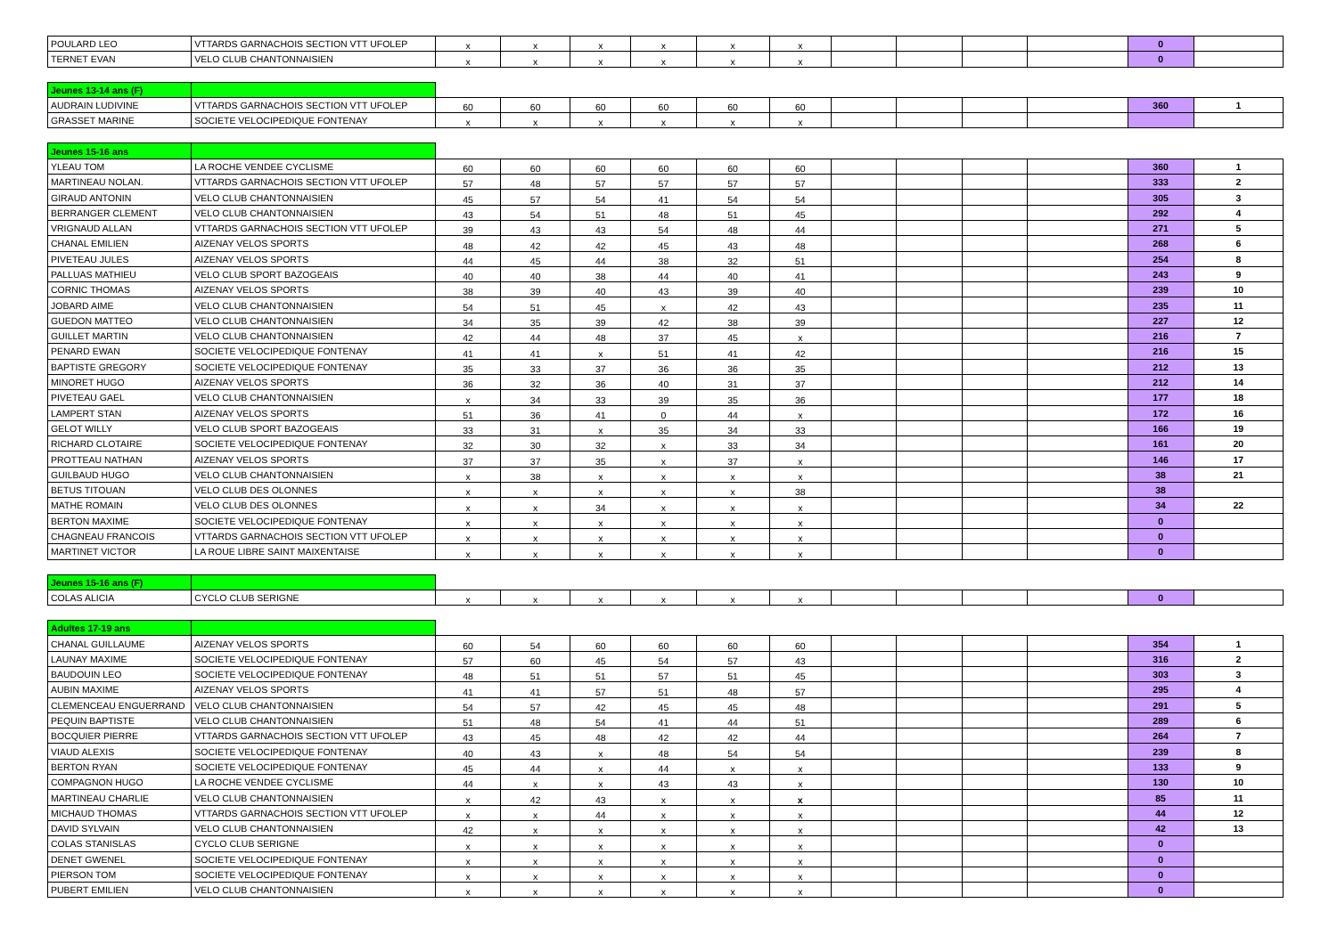| POULARD LEO | VTTARDS GARNACHOIS SECTION VTT UFOLEP | x | x | x | x | x | x | | | | | 0 | |
| TERNET EVAN | VELO CLUB CHANTONNAISIEN | x | x | x | x | x | x | | | | | 0 | |
| Jeunes 13-14 ans (F) | | | | | | | | | | | | | |
| AUDRAIN LUDIVINE | VTTARDS GARNACHOIS SECTION VTT UFOLEP | 60 | 60 | 60 | 60 | 60 | 60 | | | | | 360 | 1 |
| GRASSET MARINE | SOCIETE VELOCIPEDIQUE FONTENAY | x | x | x | x | x | x | | | | | | |
| Jeunes 15-16 ans | | | | | | | | | | | | | |
| YLEAU TOM | LA ROCHE VENDEE CYCLISME | 60 | 60 | 60 | 60 | 60 | 60 | | | | | 360 | 1 |
| MARTINEAU NOLAN. | VTTARDS GARNACHOIS SECTION VTT UFOLEP | 57 | 48 | 57 | 57 | 57 | 57 | | | | | 333 | 2 |
| GIRAUD ANTONIN | VELO CLUB CHANTONNAISIEN | 45 | 57 | 54 | 41 | 54 | 54 | | | | | 305 | 3 |
| BERRANGER CLEMENT | VELO CLUB CHANTONNAISIEN | 43 | 54 | 51 | 48 | 51 | 45 | | | | | 292 | 4 |
| VRIGNAUD ALLAN | VTTARDS GARNACHOIS SECTION VTT UFOLEP | 39 | 43 | 43 | 54 | 48 | 44 | | | | | 271 | 5 |
| CHANAL EMILIEN | AIZENAY VELOS SPORTS | 48 | 42 | 42 | 45 | 43 | 48 | | | | | 268 | 6 |
| PIVETEAU JULES | AIZENAY VELOS SPORTS | 44 | 45 | 44 | 38 | 32 | 51 | | | | | 254 | 8 |
| PALLUAS MATHIEU | VELO CLUB SPORT BAZOGEAIS | 40 | 40 | 38 | 44 | 40 | 41 | | | | | 243 | 9 |
| CORNIC THOMAS | AIZENAY VELOS SPORTS | 38 | 39 | 40 | 43 | 39 | 40 | | | | | 239 | 10 |
| JOBARD AIME | VELO CLUB CHANTONNAISIEN | 54 | 51 | 45 | x | 42 | 43 | | | | | 235 | 11 |
| GUEDON MATTEO | VELO CLUB CHANTONNAISIEN | 34 | 35 | 39 | 42 | 38 | 39 | | | | | 227 | 12 |
| GUILLET MARTIN | VELO CLUB CHANTONNAISIEN | 42 | 44 | 48 | 37 | 45 | x | | | | | 216 | 7 |
| PENARD EWAN | SOCIETE VELOCIPEDIQUE FONTENAY | 41 | 41 | x | 51 | 41 | 42 | | | | | 216 | 15 |
| BAPTISTE GREGORY | SOCIETE VELOCIPEDIQUE FONTENAY | 35 | 33 | 37 | 36 | 36 | 35 | | | | | 212 | 13 |
| MINORET HUGO | AIZENAY VELOS SPORTS | 36 | 32 | 36 | 40 | 31 | 37 | | | | | 212 | 14 |
| PIVETEAU GAEL | VELO CLUB CHANTONNAISIEN | x | 34 | 33 | 39 | 35 | 36 | | | | | 177 | 18 |
| LAMPERT STAN | AIZENAY VELOS SPORTS | 51 | 36 | 41 | 0 | 44 | x | | | | | 172 | 16 |
| GELOT WILLY | VELO CLUB SPORT BAZOGEAIS | 33 | 31 | x | 35 | 34 | 33 | | | | | 166 | 19 |
| RICHARD CLOTAIRE | SOCIETE VELOCIPEDIQUE FONTENAY | 32 | 30 | 32 | x | 33 | 34 | | | | | 161 | 20 |
| PROTTEAU NATHAN | AIZENAY VELOS SPORTS | 37 | 37 | 35 | x | 37 | x | | | | | 146 | 17 |
| GUILBAUD HUGO | VELO CLUB CHANTONNAISIEN | x | 38 | x | x | x | x | | | | | 38 | 21 |
| BETUS TITOUAN | VELO CLUB DES OLONNES | x | x | x | x | x | 38 | | | | | 38 | |
| MATHE ROMAIN | VELO CLUB DES OLONNES | x | x | 34 | x | x | x | | | | | 34 | 22 |
| BERTON MAXIME | SOCIETE VELOCIPEDIQUE FONTENAY | x | x | x | x | x | x | | | | | 0 | |
| CHAGNEAU FRANCOIS | VTTARDS GARNACHOIS SECTION VTT UFOLEP | x | x | x | x | x | x | | | | | 0 | |
| MARTINET VICTOR | LA ROUE LIBRE SAINT MAIXENTAISE | x | x | x | x | x | x | | | | | 0 | |
| Jeunes 15-16 ans (F) | | | | | | | | | | | | | |
| COLAS ALICIA | CYCLO CLUB SERIGNE | x | x | x | x | x | x | | | | | 0 | |
| Adultes 17-19 ans | | | | | | | | | | | | | |
| CHANAL GUILLAUME | AIZENAY VELOS SPORTS | 60 | 54 | 60 | 60 | 60 | 60 | | | | | 354 | 1 |
| LAUNAY MAXIME | SOCIETE VELOCIPEDIQUE FONTENAY | 57 | 60 | 45 | 54 | 57 | 43 | | | | | 316 | 2 |
| BAUDOUIN LEO | SOCIETE VELOCIPEDIQUE FONTENAY | 48 | 51 | 51 | 57 | 51 | 45 | | | | | 303 | 3 |
| AUBIN MAXIME | AIZENAY VELOS SPORTS | 41 | 41 | 57 | 51 | 48 | 57 | | | | | 295 | 4 |
| CLEMENCEAU ENGUERRAND | VELO CLUB CHANTONNAISIEN | 54 | 57 | 42 | 45 | 45 | 48 | | | | | 291 | 5 |
| PEQUIN BAPTISTE | VELO CLUB CHANTONNAISIEN | 51 | 48 | 54 | 41 | 44 | 51 | | | | | 289 | 6 |
| BOCQUIER PIERRE | VTTARDS GARNACHOIS SECTION VTT UFOLEP | 43 | 45 | 48 | 42 | 42 | 44 | | | | | 264 | 7 |
| VIAUD ALEXIS | SOCIETE VELOCIPEDIQUE FONTENAY | 40 | 43 | x | 48 | 54 | 54 | | | | | 239 | 8 |
| BERTON RYAN | SOCIETE VELOCIPEDIQUE FONTENAY | 45 | 44 | x | 44 | x | x | | | | | 133 | 9 |
| COMPAGNON HUGO | LA ROCHE VENDEE CYCLISME | 44 | x | x | 43 | 43 | x | | | | | 130 | 10 |
| MARTINEAU CHARLIE | VELO CLUB CHANTONNAISIEN | x | 42 | 43 | x | x | x | | | | | 85 | 11 |
| MICHAUD THOMAS | VTTARDS GARNACHOIS SECTION VTT UFOLEP | x | x | 44 | x | x | x | | | | | 44 | 12 |
| DAVID SYLVAIN | VELO CLUB CHANTONNAISIEN | 42 | x | x | x | x | x | | | | | 42 | 13 |
| COLAS STANISLAS | CYCLO CLUB SERIGNE | x | x | x | x | x | x | | | | | 0 | |
| DENET GWENEL | SOCIETE VELOCIPEDIQUE FONTENAY | x | x | x | x | x | x | | | | | 0 | |
| PIERSON TOM | SOCIETE VELOCIPEDIQUE FONTENAY | x | x | x | x | x | x | | | | | 0 | |
| PUBERT EMILIEN | VELO CLUB CHANTONNAISIEN | x | x | x | x | x | x | | | | | 0 | |